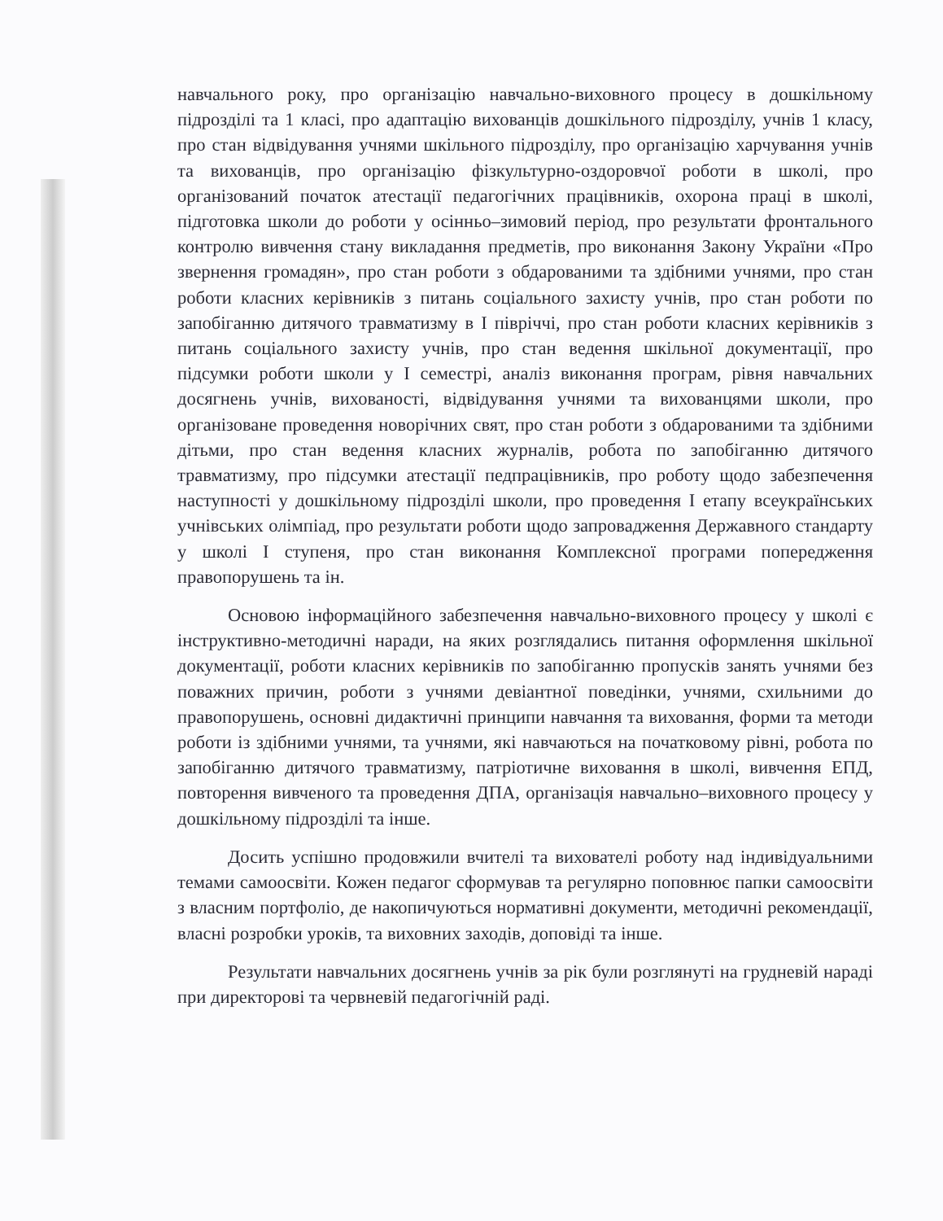навчального року, про організацію навчально-виховного процесу в дошкільному підрозділі та 1 класі, про адаптацію вихованців дошкільного підрозділу, учнів 1 класу, про стан відвідування учнями шкільного підрозділу, про організацію харчування учнів та вихованців, про організацію фізкультурно-оздоровчої роботи в школі, про організований початок атестації педагогічних працівників, охорона праці в школі, підготовка школи до роботи у осінньо–зимовий період, про результати фронтального контролю вивчення стану викладання предметів, про виконання Закону України «Про звернення громадян», про стан роботи з обдарованими та здібними учнями, про стан роботи класних керівників з питань соціального захисту учнів, про стан роботи по запобіганню дитячого травматизму в I півріччі, про стан роботи класних керівників з питань соціального захисту учнів, про стан ведення шкільної документації, про підсумки роботи школи у I семестрі, аналіз виконання програм, рівня навчальних досягнень учнів, вихованості, відвідування учнями та вихованцями школи, про організоване проведення новорічних свят, про стан роботи з обдарованими та здібними дітьми, про стан ведення класних журналів, робота по запобіганню дитячого травматизму, про підсумки атестації педпрацівників, про роботу щодо забезпечення наступності у дошкільному підрозділі школи, про проведення I етапу всеукраїнських учнівських олімпіад, про результати роботи щодо запровадження Державного стандарту у школі I ступеня, про стан виконання Комплексної програми попередження правопорушень та ін.
Основою інформаційного забезпечення навчально-виховного процесу у школі є інструктивно-методичні наради, на яких розглядались питання оформлення шкільної документації, роботи класних керівників по запобіганню пропусків занять учнями без поважних причин, роботи з учнями девіантної поведінки, учнями, схильними до правопорушень, основні дидактичні принципи навчання та виховання, форми та методи роботи із здібними учнями, та учнями, які навчаються на початковому рівні, робота по запобіганню дитячого травматизму, патріотичне виховання в школі, вивчення ЕПД, повторення вивченого та проведення ДПА, організація навчально–виховного процесу у дошкільному підрозділі та інше.
Досить успішно продовжили вчителі та вихователі роботу над індивідуальними темами самоосвіти. Кожен педагог сформував та регулярно поповнює папки самоосвіти з власним портфоліо, де накопичуються нормативні документи, методичні рекомендації, власні розробки уроків, та виховних заходів, доповіді та інше.
Результати навчальних досягнень учнів за рік були розглянуті на грудневій нараді при директорові та червневій педагогічній раді.